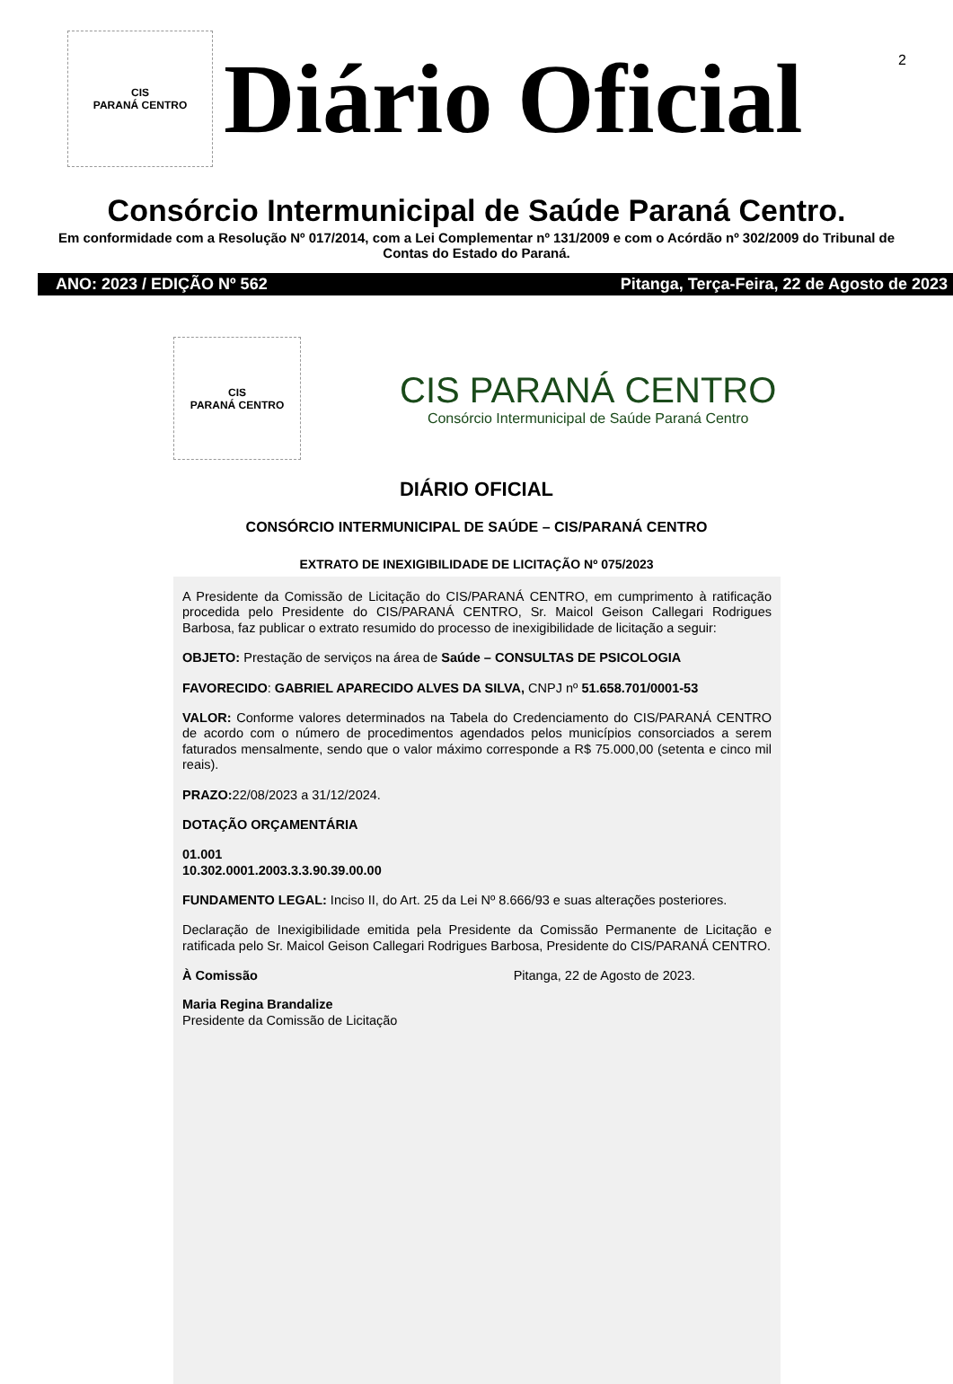2
CIS
PARANÁ CENTRO
Diário Oficial
Consórcio Intermunicipal de Saúde Paraná Centro.
Em conformidade com a Resolução Nº 017/2014, com a Lei Complementar nº 131/2009 e com o Acórdão nº 302/2009 do Tribunal de Contas do Estado do Paraná.
ANO: 2023 / EDIÇÃO Nº 562 Pitanga, Terça-Feira, 22 de Agosto de 2023
CIS
PARANÁ CENTRO
CIS PARANÁ CENTRO
Consórcio Intermunicipal de Saúde Paraná Centro
DIÁRIO OFICIAL
CONSÓRCIO INTERMUNICIPAL DE SAÚDE – CIS/PARANÁ CENTRO
EXTRATO DE INEXIGIBILIDADE DE LICITAÇÃO Nº 075/2023
A Presidente da Comissão de Licitação do CIS/PARANÁ CENTRO, em cumprimento à ratificação procedida pelo Presidente do CIS/PARANÁ CENTRO, Sr. Maicol Geison Callegari Rodrigues Barbosa, faz publicar o extrato resumido do processo de inexigibilidade de licitação a seguir:
OBJETO: Prestação de serviços na área de Saúde – CONSULTAS DE PSICOLOGIA
FAVORECIDO: GABRIEL APARECIDO ALVES DA SILVA, CNPJ nº 51.658.701/0001-53
VALOR: Conforme valores determinados na Tabela do Credenciamento do CIS/PARANÁ CENTRO de acordo com o número de procedimentos agendados pelos municípios consorciados a serem faturados mensalmente, sendo que o valor máximo corresponde a R$ 75.000,00 (setenta e cinco mil reais).
PRAZO: 22/08/2023 a 31/12/2024.
DOTAÇÃO ORÇAMENTÁRIA
01.001
10.302.0001.2003.3.3.90.39.00.00
FUNDAMENTO LEGAL: Inciso II, do Art. 25 da Lei Nº 8.666/93 e suas alterações posteriores.
Declaração de Inexigibilidade emitida pela Presidente da Comissão Permanente de Licitação e ratificada pelo Sr. Maicol Geison Callegari Rodrigues Barbosa, Presidente do CIS/PARANÁ CENTRO.
À Comissão Pitanga, 22 de Agosto de 2023.
Maria Regina Brandalize
Presidente da Comissão de Licitação